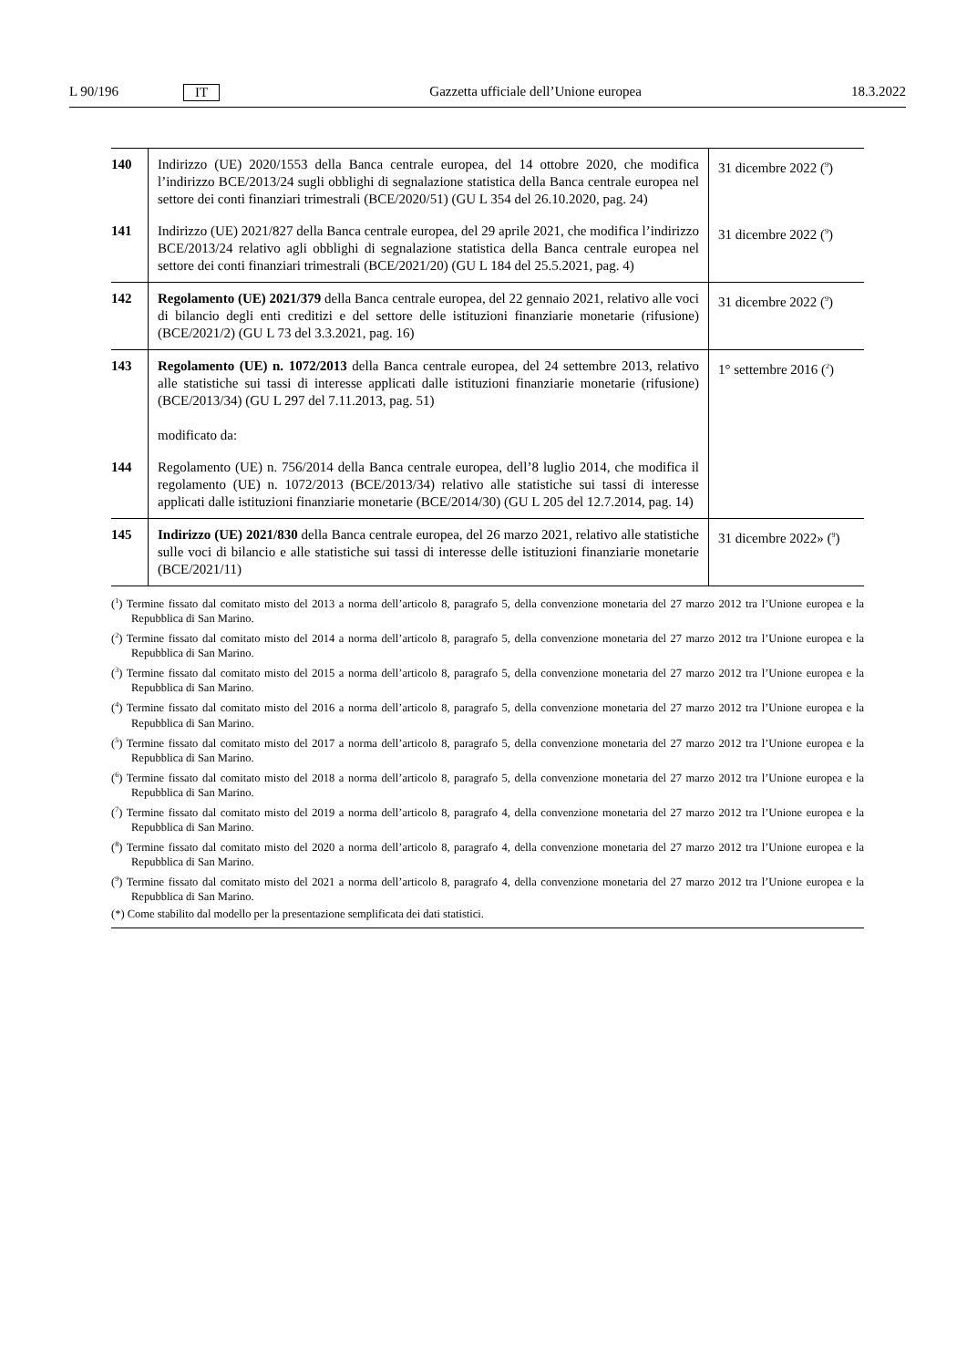L 90/196 IT Gazzetta ufficiale dell’Unione europea 18.3.2022
| 140 | Indirizzo (UE) 2020/1553 della Banca centrale europea, del 14 ottobre 2020, che modifica l’indirizzo BCE/2013/24 sugli obblighi di segnalazione statistica della Banca centrale europea nel settore dei conti finanziari trimestrali (BCE/2020/51) (GU L 354 del 26.10.2020, pag. 24) | 31 dicembre 2022 (<sup>9</sup>) |
| 141 | Indirizzo (UE) 2021/827 della Banca centrale europea, del 29 aprile 2021, che modifica l’indirizzo BCE/2013/24 relativo agli obblighi di segnalazione statistica della Banca centrale europea nel settore dei conti finanziari trimestrali (BCE/2021/20) (GU L 184 del 25.5.2021, pag. 4) | 31 dicembre 2022 (<sup>9</sup>) |
| 142 | Regolamento (UE) 2021/379 della Banca centrale europea, del 22 gennaio 2021, relativo alle voci di bilancio degli enti creditizi e del settore delle istituzioni finanziarie monetarie (rifusione) (BCE/2021/2) (GU L 73 del 3.3.2021, pag. 16) | 31 dicembre 2022 (<sup>9</sup>) |
| 143 | Regolamento (UE) n. 1072/2013 della Banca centrale europea, del 24 settembre 2013, relativo alle statistiche sui tassi di interesse applicati dalle istituzioni finanziarie monetarie (rifusione) (BCE/2013/34) (GU L 297 del 7.11.2013, pag. 51) modificato da: | 1° settembre 2016 (<sup>2</sup>) |
| 144 | Regolamento (UE) n. 756/2014 della Banca centrale europea, dell’8 luglio 2014, che modifica il regolamento (UE) n. 1072/2013 (BCE/2013/34) relativo alle statistiche sui tassi di interesse applicati dalle istituzioni finanziarie monetarie (BCE/2014/30) (GU L 205 del 12.7.2014, pag. 14) | |
| 145 | Indirizzo (UE) 2021/830 della Banca centrale europea, del 26 marzo 2021, relativo alle statistiche sulle voci di bilancio e alle statistiche sui tassi di interesse delle istituzioni finanziarie monetarie (BCE/2021/11) | 31 dicembre 2022» (<sup>9</sup>) |
(<sup>1</sup>) Termine fissato dal comitato misto del 2013 a norma dell’articolo 8, paragrafo 5, della convenzione monetaria del 27 marzo 2012 tra l’Unione europea e la Repubblica di San Marino.
(<sup>2</sup>) Termine fissato dal comitato misto del 2014 a norma dell’articolo 8, paragrafo 5, della convenzione monetaria del 27 marzo 2012 tra l’Unione europea e la Repubblica di San Marino.
(<sup>3</sup>) Termine fissato dal comitato misto del 2015 a norma dell’articolo 8, paragrafo 5, della convenzione monetaria del 27 marzo 2012 tra l’Unione europea e la Repubblica di San Marino.
(<sup>4</sup>) Termine fissato dal comitato misto del 2016 a norma dell’articolo 8, paragrafo 5, della convenzione monetaria del 27 marzo 2012 tra l’Unione europea e la Repubblica di San Marino.
(<sup>5</sup>) Termine fissato dal comitato misto del 2017 a norma dell’articolo 8, paragrafo 5, della convenzione monetaria del 27 marzo 2012 tra l’Unione europea e la Repubblica di San Marino.
(<sup>6</sup>) Termine fissato dal comitato misto del 2018 a norma dell’articolo 8, paragrafo 5, della convenzione monetaria del 27 marzo 2012 tra l’Unione europea e la Repubblica di San Marino.
(<sup>7</sup>) Termine fissato dal comitato misto del 2019 a norma dell’articolo 8, paragrafo 4, della convenzione monetaria del 27 marzo 2012 tra l’Unione europea e la Repubblica di San Marino.
(<sup>8</sup>) Termine fissato dal comitato misto del 2020 a norma dell’articolo 8, paragrafo 4, della convenzione monetaria del 27 marzo 2012 tra l’Unione europea e la Repubblica di San Marino.
(<sup>9</sup>) Termine fissato dal comitato misto del 2021 a norma dell’articolo 8, paragrafo 4, della convenzione monetaria del 27 marzo 2012 tra l’Unione europea e la Repubblica di San Marino.
(*) Come stabilito dal modello per la presentazione semplificata dei dati statistici.